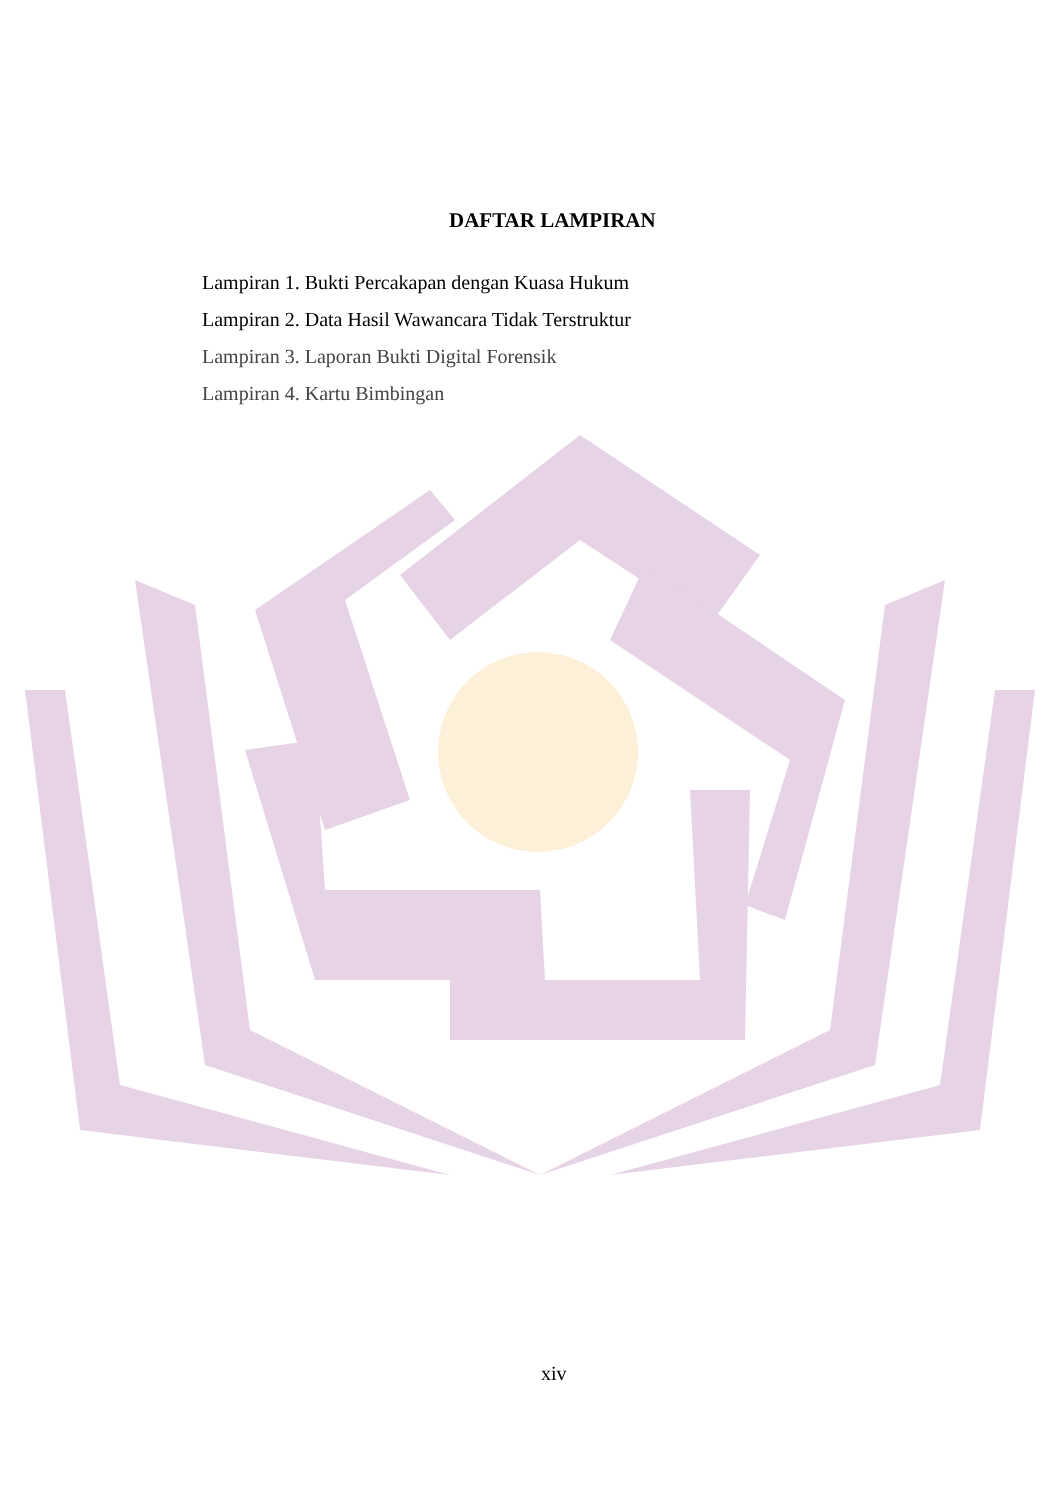DAFTAR LAMPIRAN
Lampiran 1. Bukti Percakapan dengan Kuasa Hukum
Lampiran 2. Data Hasil Wawancara Tidak Terstruktur
Lampiran 3. Laporan Bukti Digital Forensik
Lampiran 4. Kartu Bimbingan
xiv